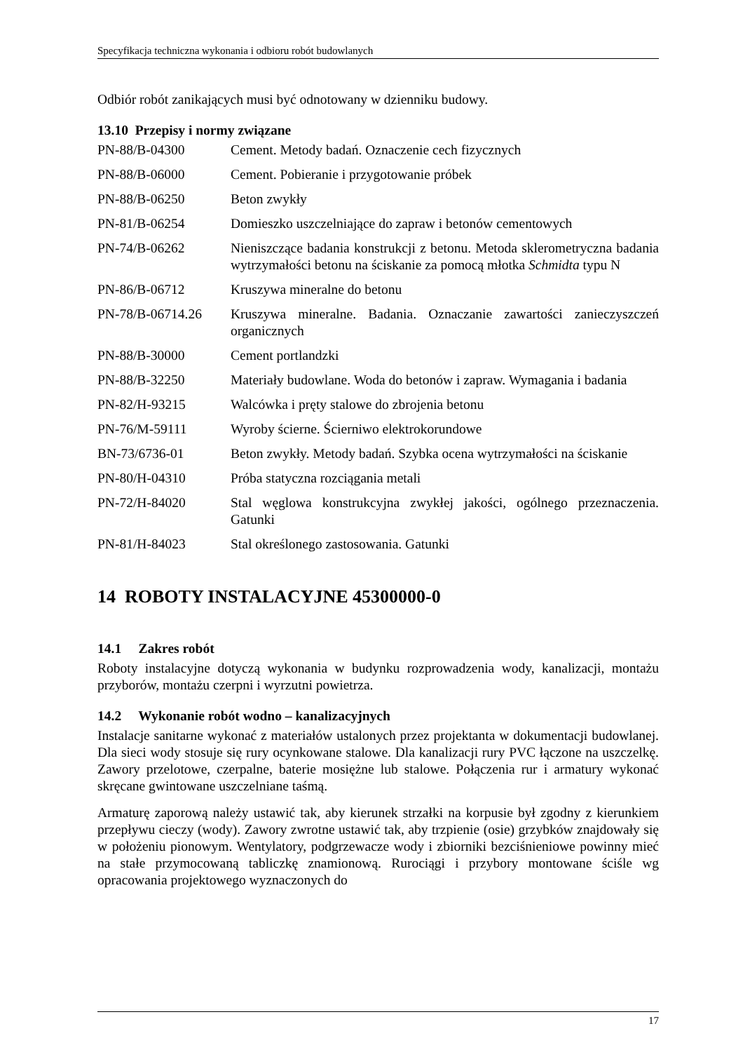Specyfikacja techniczna wykonania i odbioru robót budowlanych
Odbiór robót zanikających musi być odnotowany w dzienniku budowy.
13.10 Przepisy i normy związane
| PN-88/B-04300 | Cement. Metody badań. Oznaczenie cech fizycznych |
| PN-88/B-06000 | Cement. Pobieranie i przygotowanie próbek |
| PN-88/B-06250 | Beton zwykły |
| PN-81/B-06254 | Domieszko uszczelniające do zapraw i betonów cementowych |
| PN-74/B-06262 | Nieniszczące badania konstrukcji z betonu. Metoda sklerometryczna badania wytrzymałości betonu na ściskanie za pomocą młotka Schmidta typu N |
| PN-86/B-06712 | Kruszywa mineralne do betonu |
| PN-78/B-06714.26 | Kruszywa mineralne. Badania. Oznaczanie zawartości zanieczyszczeń organicznych |
| PN-88/B-30000 | Cement portlandzki |
| PN-88/B-32250 | Materiały budowlane. Woda do betonów i zapraw. Wymagania i badania |
| PN-82/H-93215 | Walcówka i pręty stalowe do zbrojenia betonu |
| PN-76/M-59111 | Wyroby ścierne. Ścierniwo elektrokorundowe |
| BN-73/6736-01 | Beton zwykły. Metody badań. Szybka ocena wytrzymałości na ściskanie |
| PN-80/H-04310 | Próba statyczna rozciągania metali |
| PN-72/H-84020 | Stal węglowa konstrukcyjna zwykłej jakości, ogólnego przeznaczenia. Gatunki |
| PN-81/H-84023 | Stal określonego zastosowania. Gatunki |
14 ROBOTY INSTALACYJNE 45300000-0
14.1 Zakres robót
Roboty instalacyjne dotyczą wykonania w budynku rozprowadzenia wody, kanalizacji, montażu przyborów, montażu czerpni i wyrzutni powietrza.
14.2 Wykonanie robót wodno – kanalizacyjnych
Instalacje sanitarne wykonać z materiałów ustalonych przez projektanta w dokumentacji budowlanej. Dla sieci wody stosuje się rury ocynkowane stalowe. Dla kanalizacji rury PVC łączone na uszczelkę. Zawory przelotowe, czerpalne, baterie mosiężne lub stalowe. Połączenia rur i armatury wykonać skręcane gwintowane uszczelniane taśmą.
Armaturę zaporową należy ustawić tak, aby kierunek strzałki na korpusie był zgodny z kierunkiem przepływu cieczy (wody). Zawory zwrotne ustawić tak, aby trzpienie (osie) grzybków znajdowały się w położeniu pionowym. Wentylatory, podgrzewacze wody i zbiorniki bezciśnieniowe powinny mieć na stałe przymocowaną tabliczkę znamionową. Rurociągi i przybory montowane ściśle wg opracowania projektowego wyznaczonych do
17